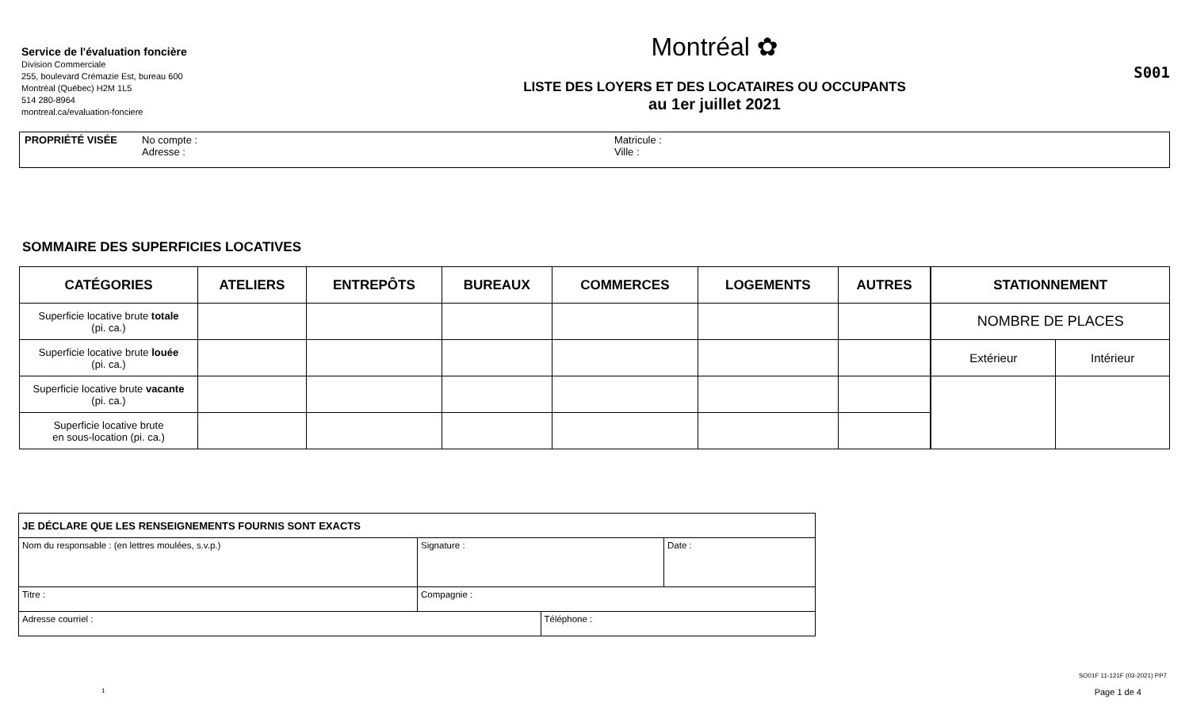Service de l'évaluation foncière
Division Commerciale
255, boulevard Crémazie Est, bureau 600
Montréal (Québec) H2M 1L5
514 280-8964
montreal.ca/evaluation-fonciere
Montréal ✿
LISTE DES LOYERS ET DES LOCATAIRES OU OCCUPANTS
au 1er juillet 2021
S001
PROPRIÉTÉ VISÉE No compte :
Adresse :
Matricule :
Ville :
SOMMAIRE DES SUPERFICIES LOCATIVES
| CATÉGORIES | ATELIERS | ENTREPÔTS | BUREAUX | COMMERCES | LOGEMENTS | AUTRES | STATIONNEMENT | |
| --- | --- | --- | --- | --- | --- | --- | --- | --- |
| Superficie locative brute totale (pi. ca.) | | | | | | | NOMBRE DE PLACES | |
| Superficie locative brute louée (pi. ca.) | | | | | | | Extérieur | Intérieur |
| Superficie locative brute vacante (pi. ca.) | | | | | | | | |
| Superficie locative brute en sous-location (pi. ca.) | | | | | | | | |
| JE DÉCLARE QUE LES RENSEIGNEMENTS FOURNIS SONT EXACTS | | | |
| Nom du responsable : (en lettres moulées, s.v.p.) | Signature : | | Date : |
| Titre : | Compagnie : | | |
| Adresse courriel : | | Téléphone : | |
SO01F 11-121F (03-2021) PP7
1 Page 1 de 4